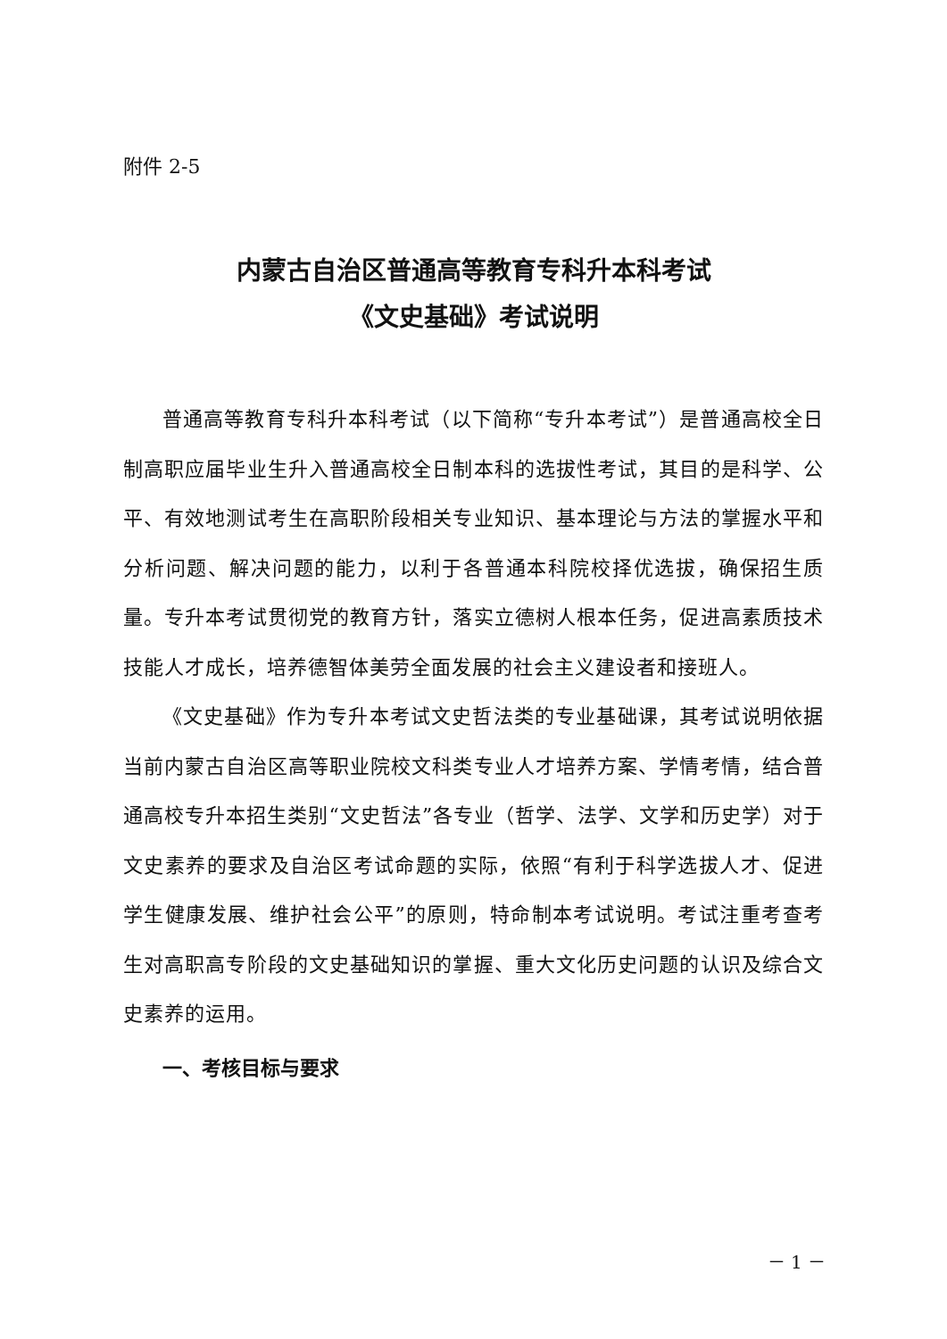附件 2-5
内蒙古自治区普通高等教育专科升本科考试
《文史基础》考试说明
普通高等教育专科升本科考试（以下简称“专升本考试”）是普通高校全日制高职应届毕业生升入普通高校全日制本科的选拔性考试，其目的是科学、公平、有效地测试考生在高职阶段相关专业知识、基本理论与方法的掌握水平和分析问题、解决问题的能力，以利于各普通本科院校择优选拔，确保招生质量。专升本考试贯彻党的教育方针，落实立德树人根本任务，促进高素质技术技能人才成长，培养德智体美劳全面发展的社会主义建设者和接班人。
《文史基础》作为专升本考试文史哲法类的专业基础课，其考试说明依据当前内蒙古自治区高等职业院校文科类专业人才培养方案、学情考情，结合普通高校专升本招生类别“文史哲法”各专业（哲学、法学、文学和历史学）对于文史素养的要求及自治区考试命题的实际，依照“有利于科学选拔人才、促进学生健康发展、维护社会公平”的原则，特命制本考试说明。考试注重考查考生对高职高专阶段的文史基础知识的掌握、重大文化历史问题的认识及综合文史素养的运用。
一、考核目标与要求
－ 1 －